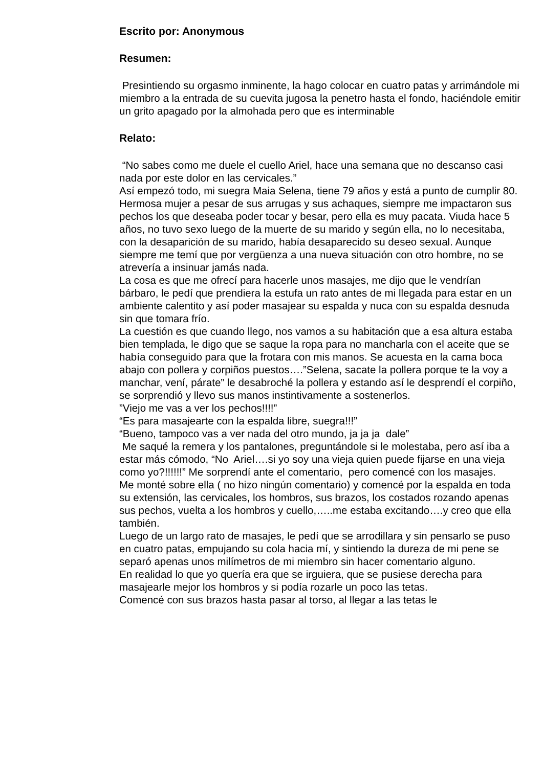Escrito por: Anonymous
Resumen:
Presintiendo su orgasmo inminente, la hago colocar en cuatro patas y arrimándole mi miembro a la entrada de su cuevita jugosa la penetro hasta el fondo, haciéndole emitir un grito apagado por la almohada pero que es interminable
Relato:
“No sabes como me duele el cuello Ariel, hace una semana que no descanso casi nada por este dolor en las cervicales.”
Así empezó todo, mi suegra Maia Selena, tiene 79 años y está a punto de cumplir 80. Hermosa mujer a pesar de sus arrugas y sus achaques, siempre me impactaron sus pechos los que deseaba poder tocar y besar, pero ella es muy pacata. Viuda hace 5 años, no tuvo sexo luego de la muerte de su marido y según ella, no lo necesitaba, con la desaparición de su marido, había desaparecido su deseo sexual. Aunque siempre me temí que por vergüenza a una nueva situación con otro hombre, no se atrevería a insinuar jamás nada.
La cosa es que me ofrecí para hacerle unos masajes, me dijo que le vendrían bárbaro, le pedí que prendiera la estufa un rato antes de mi llegada para estar en un ambiente calentito y así poder masajear su espalda y nuca con su espalda desnuda sin que tomara frío.
La cuestión es que cuando llego, nos vamos a su habitación que a esa altura estaba bien templada, le digo que se saque la ropa para no mancharla con el aceite que se había conseguido para que la frotara con mis manos. Se acuesta en la cama boca abajo con pollera y corpiños puestos….”Selena, sacate la pollera porque te la voy a manchar, vení, párate” le desabroché la pollera y estando así le desprendí el corpiño, se sorprendió y llevo sus manos instintivamente a sostenerlos.
”Viejo me vas a ver los pechos!!!!”
“Es para masajearte con la espalda libre, suegra!!!”
“Bueno, tampoco vas a ver nada del otro mundo, ja ja ja dale”
Me saqué la remera y los pantalones, preguntándole si le molestaba, pero así iba a estar más cómodo, “No Ariel….si yo soy una vieja quien puede fijarse en una vieja como yo?!!!!!!” Me sorprendí ante el comentario, pero comencé con los masajes.
Me monté sobre ella ( no hizo ningún comentario) y comencé por la espalda en toda su extensión, las cervicales, los hombros, sus brazos, los costados rozando apenas sus pechos, vuelta a los hombros y cuello,…..me estaba excitando….y creo que ella también.
Luego de un largo rato de masajes, le pedí que se arrodillara y sin pensarlo se puso en cuatro patas, empujando su cola hacia mí, y sintiendo la dureza de mi pene se separó apenas unos milímetros de mi miembro sin hacer comentario alguno.
En realidad lo que yo quería era que se irguiera, que se pusiese derecha para masajearle mejor los hombros y si podía rozarle un poco las tetas.
Comencé con sus brazos hasta pasar al torso, al llegar a las tetas le